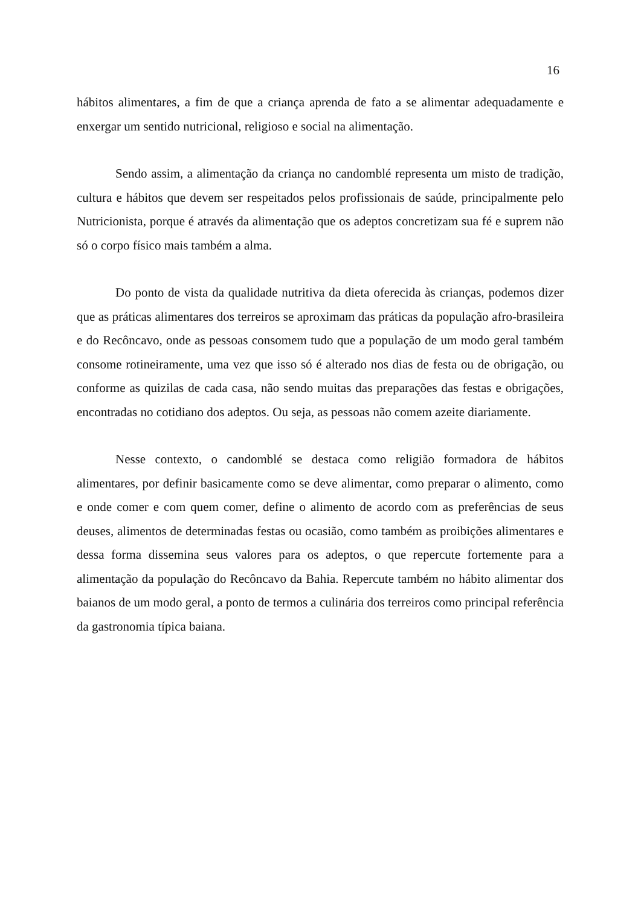16
hábitos alimentares, a fim de que a criança aprenda de fato a se alimentar adequadamente e enxergar um sentido nutricional, religioso e social na alimentação.
Sendo assim, a alimentação da criança no candomblé representa um misto de tradição, cultura e hábitos que devem ser respeitados pelos profissionais de saúde, principalmente pelo Nutricionista, porque é através da alimentação que os adeptos concretizam sua fé e suprem não só o corpo físico mais também a alma.
Do ponto de vista da qualidade nutritiva da dieta oferecida às crianças, podemos dizer que as práticas alimentares dos terreiros se aproximam das práticas da população afro-brasileira e do Recôncavo, onde as pessoas consomem tudo que a população de um modo geral também consome rotineiramente, uma vez que isso só é alterado nos dias de festa ou de obrigação, ou conforme as quizilas de cada casa, não sendo muitas das preparações das festas e obrigações, encontradas no cotidiano dos adeptos. Ou seja, as pessoas não comem azeite diariamente.
Nesse contexto, o candomblé se destaca como religião formadora de hábitos alimentares, por definir basicamente como se deve alimentar, como preparar o alimento, como e onde comer e com quem comer, define o alimento de acordo com as preferências de seus deuses, alimentos de determinadas festas ou ocasião, como também as proibições alimentares e dessa forma dissemina seus valores para os adeptos, o que repercute fortemente para a alimentação da população do Recôncavo da Bahia. Repercute também no hábito alimentar dos baianos de um modo geral, a ponto de termos a culinária dos terreiros como principal referência da gastronomia típica baiana.